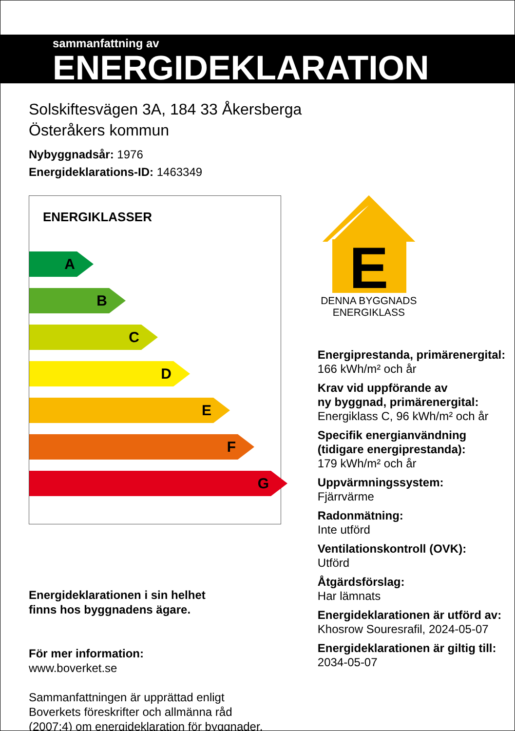sammanfattning av
ENERGIDEKLARATION
Solskiftesvägen 3A, 184 33 Åkersberga
Österåkers kommun
Nybyggnadsår: 1976
Energideklarations-ID: 1463349
ENERGIKLASSER
A
B
C
D
E
F
G
Energideklarationen i sin helhet
finns hos byggnadens ägare.
För mer information:
www.boverket.se
Sammanfattningen är upprättad enligt
Boverkets föreskrifter och allmänna råd
(2007:4) om energideklaration för byggnader.
E
DENNA BYGGNADS ENERGIKLASS
Energiprestanda, primärenergital:
166 kWh/m² och år
Krav vid uppförande av
ny byggnad, primärenergital:
Energiklass C, 96 kWh/m² och år
Specifik energianvändning
(tidigare energiprestanda):
179 kWh/m² och år
Uppvärmningssystem:
Fjärrvärme
Radonmätning:
Inte utförd
Ventilationskontroll (OVK):
Utförd
Åtgärdsförslag:
Har lämnats
Energideklarationen är utförd av:
Khosrow Souresrafil, 2024-05-07
Energideklarationen är giltig till:
2034-05-07